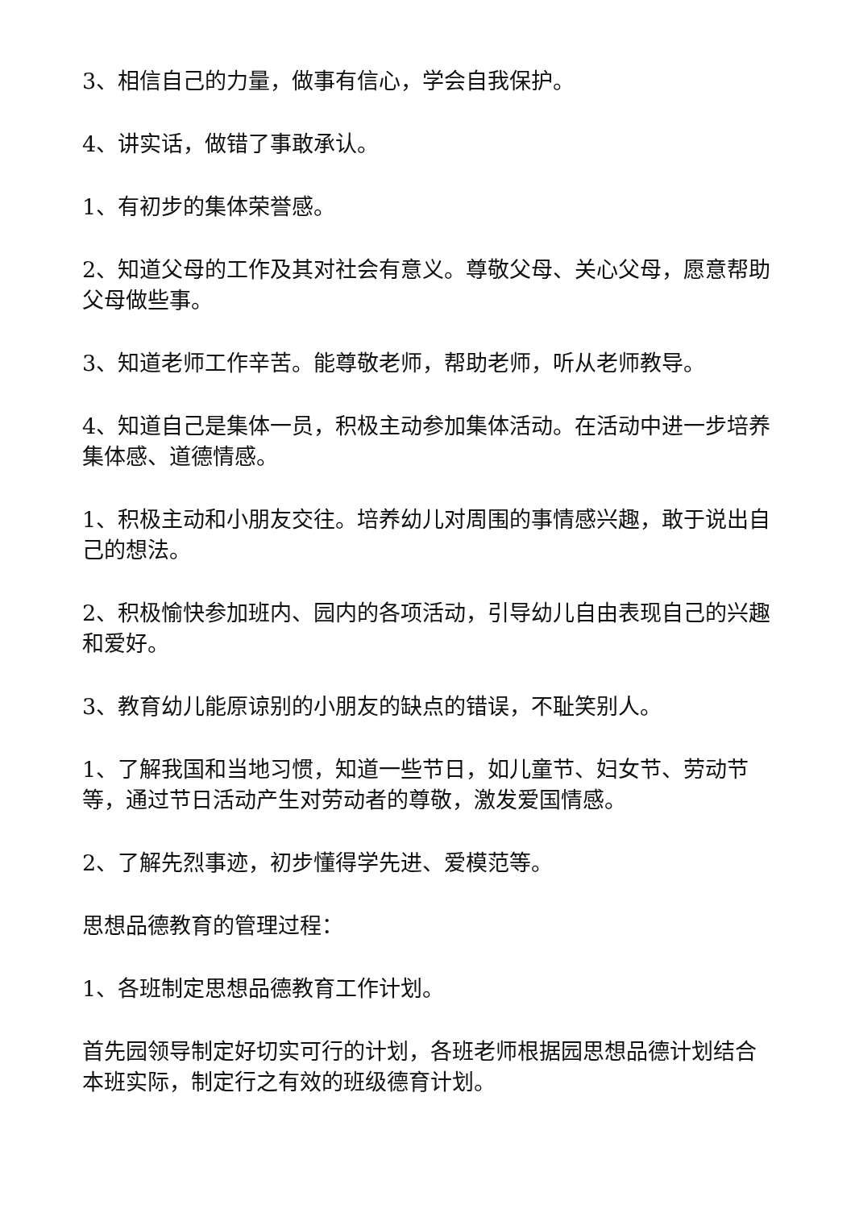3、相信自己的力量，做事有信心，学会自我保护。
4、讲实话，做错了事敢承认。
1、有初步的集体荣誉感。
2、知道父母的工作及其对社会有意义。尊敬父母、关心父母，愿意帮助父母做些事。
3、知道老师工作辛苦。能尊敬老师，帮助老师，听从老师教导。
4、知道自己是集体一员，积极主动参加集体活动。在活动中进一步培养集体感、道德情感。
1、积极主动和小朋友交往。培养幼儿对周围的事情感兴趣，敢于说出自己的想法。
2、积极愉快参加班内、园内的各项活动，引导幼儿自由表现自己的兴趣和爱好。
3、教育幼儿能原谅别的小朋友的缺点的错误，不耻笑别人。
1、了解我国和当地习惯，知道一些节日，如儿童节、妇女节、劳动节等，通过节日活动产生对劳动者的尊敬，激发爱国情感。
2、了解先烈事迹，初步懂得学先进、爱模范等。
思想品德教育的管理过程：
1、各班制定思想品德教育工作计划。
首先园领导制定好切实可行的计划，各班老师根据园思想品德计划结合本班实际，制定行之有效的班级德育计划。